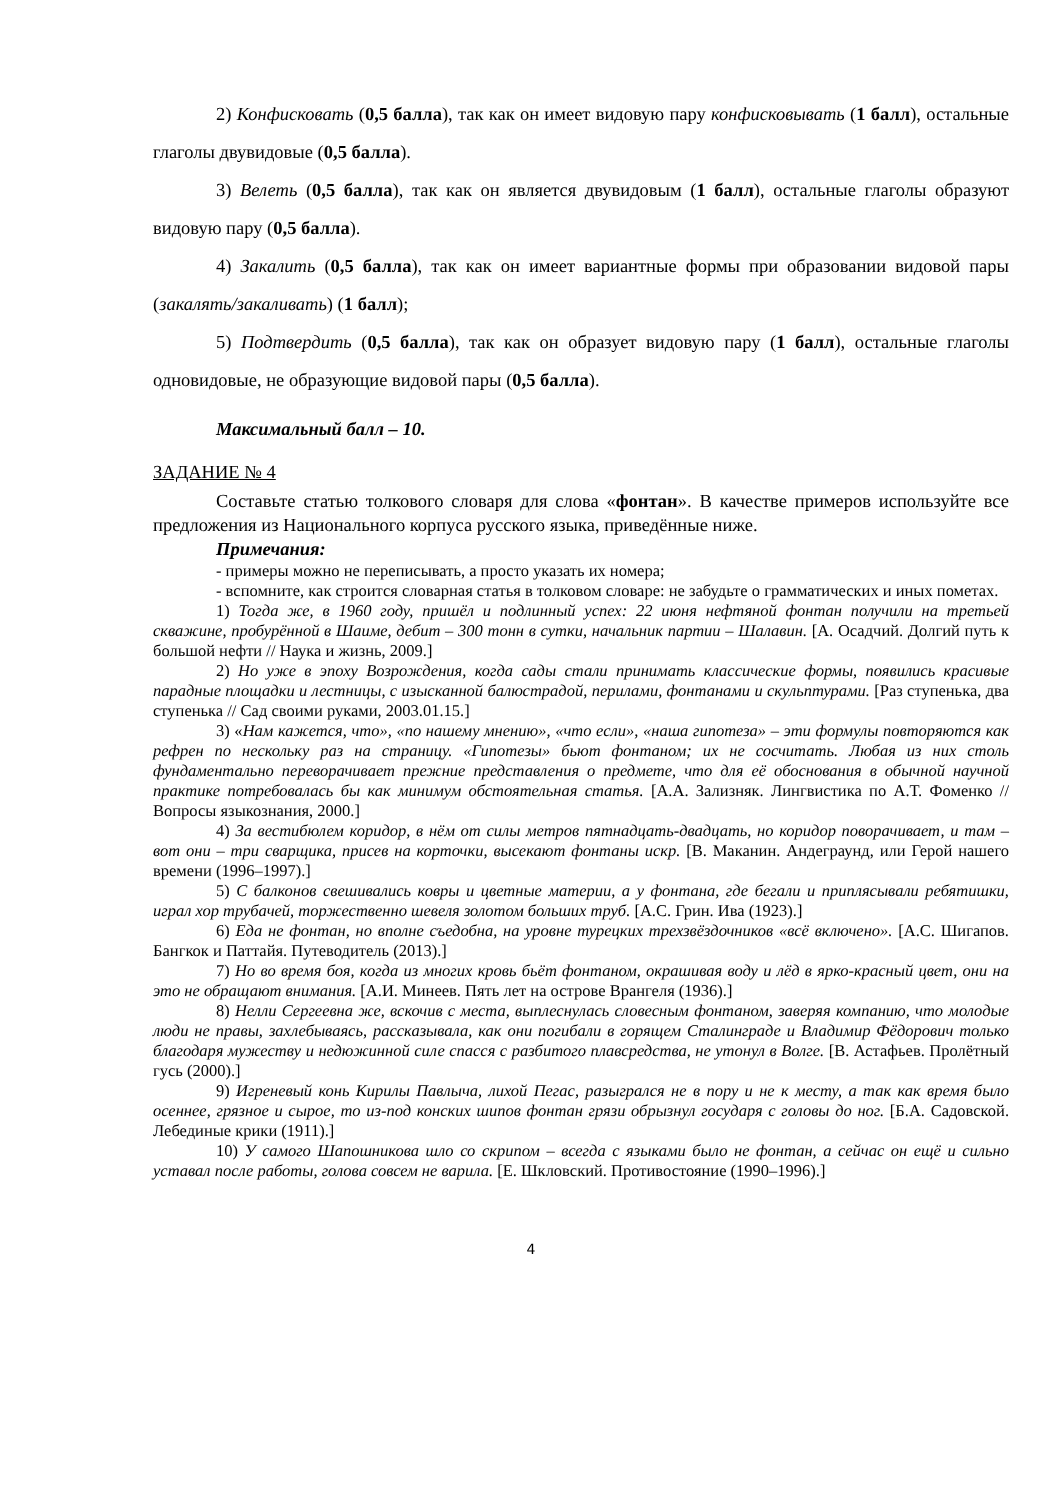2) Конфисковать (0,5 балла), так как он имеет видовую пару конфисковывать (1 балл), остальные глаголы двувидовые (0,5 балла).
3) Велеть (0,5 балла), так как он является двувидовым (1 балл), остальные глаголы образуют видовую пару (0,5 балла).
4) Закалить (0,5 балла), так как он имеет вариантные формы при образовании видовой пары (закалять/закаливать) (1 балл);
5) Подтвердить (0,5 балла), так как он образует видовую пару (1 балл), остальные глаголы одновидовые, не образующие видовой пары (0,5 балла).
Максимальный балл – 10.
ЗАДАНИЕ № 4
Составьте статью толкового словаря для слова «фонтан». В качестве примеров используйте все предложения из Национального корпуса русского языка, приведённые ниже.
Примечания:
- примеры можно не переписывать, а просто указать их номера;
- вспомните, как строится словарная статья в толковом словаре: не забудьте о грамматических и иных пометах.
1) Тогда же, в 1960 году, пришёл и подлинный успех: 22 июня нефтяной фонтан получили на третьей скважине, пробурённой в Шаиме, дебит – 300 тонн в сутки, начальник партии – Шалавин. [А. Осадчий. Долгий путь к большой нефти // Наука и жизнь, 2009.]
2) Но уже в эпоху Возрождения, когда сады стали принимать классические формы, появились красивые парадные площадки и лестницы, с изысканной балюстрадой, перилами, фонтанами и скульптурами. [Раз ступенька, два ступенька // Сад своими руками, 2003.01.15.]
3) «Нам кажется, что», «по нашему мнению», «что если», «наша гипотеза» – эти формулы повторяются как рефрен по нескольку раз на страницу. «Гипотезы» бьют фонтаном; их не сосчитать. Любая из них столь фундаментально переворачивает прежние представления о предмете, что для её обоснования в обычной научной практике потребовалась бы как минимум обстоятельная статья. [А.А. Зализняк. Лингвистика по А.Т. Фоменко // Вопросы языкознания, 2000.]
4) За вестибюлем коридор, в нём от силы метров пятнадцать-двадцать, но коридор поворачивает, и там – вот они – три сварщика, присев на корточки, высекают фонтаны искр. [В. Маканин. Андеграунд, или Герой нашего времени (1996–1997).]
5) С балконов свешивались ковры и цветные материи, а у фонтана, где бегали и приплясывали ребятишки, играл хор трубачей, торжественно шевеля золотом больших труб. [А.С. Грин. Ива (1923).]
6) Еда не фонтан, но вполне съедобна, на уровне турецких трехзвёздочников «всё включено». [А.С. Шигапов. Бангкок и Паттайя. Путеводитель (2013).]
7) Но во время боя, когда из многих кровь бьёт фонтаном, окрашивая воду и лёд в ярко-красный цвет, они на это не обращают внимания. [А.И. Минеев. Пять лет на острове Врангеля (1936).]
8) Нелли Сергеевна же, вскочив с места, выплеснулась словесным фонтаном, заверяя компанию, что молодые люди не правы, захлебываясь, рассказывала, как они погибали в горящем Сталинграде и Владимир Фёдорович только благодаря мужеству и недюжинной силе спасся с разбитого плавсредства, не утонул в Волге. [В. Астафьев. Пролётный гусь (2000).]
9) Игреневый конь Кирилы Павлыча, лихой Пегас, разыгрался не в пору и не к месту, а так как время было осеннее, грязное и сырое, то из-под конских шипов фонтан грязи обрызнул государя с головы до ног. [Б.А. Садовской. Лебединые крики (1911).]
10) У самого Шапошникова шло со скрипом – всегда с языками было не фонтан, а сейчас он ещё и сильно уставал после работы, голова совсем не варила. [Е. Шкловский. Противостояние (1990–1996).]
4